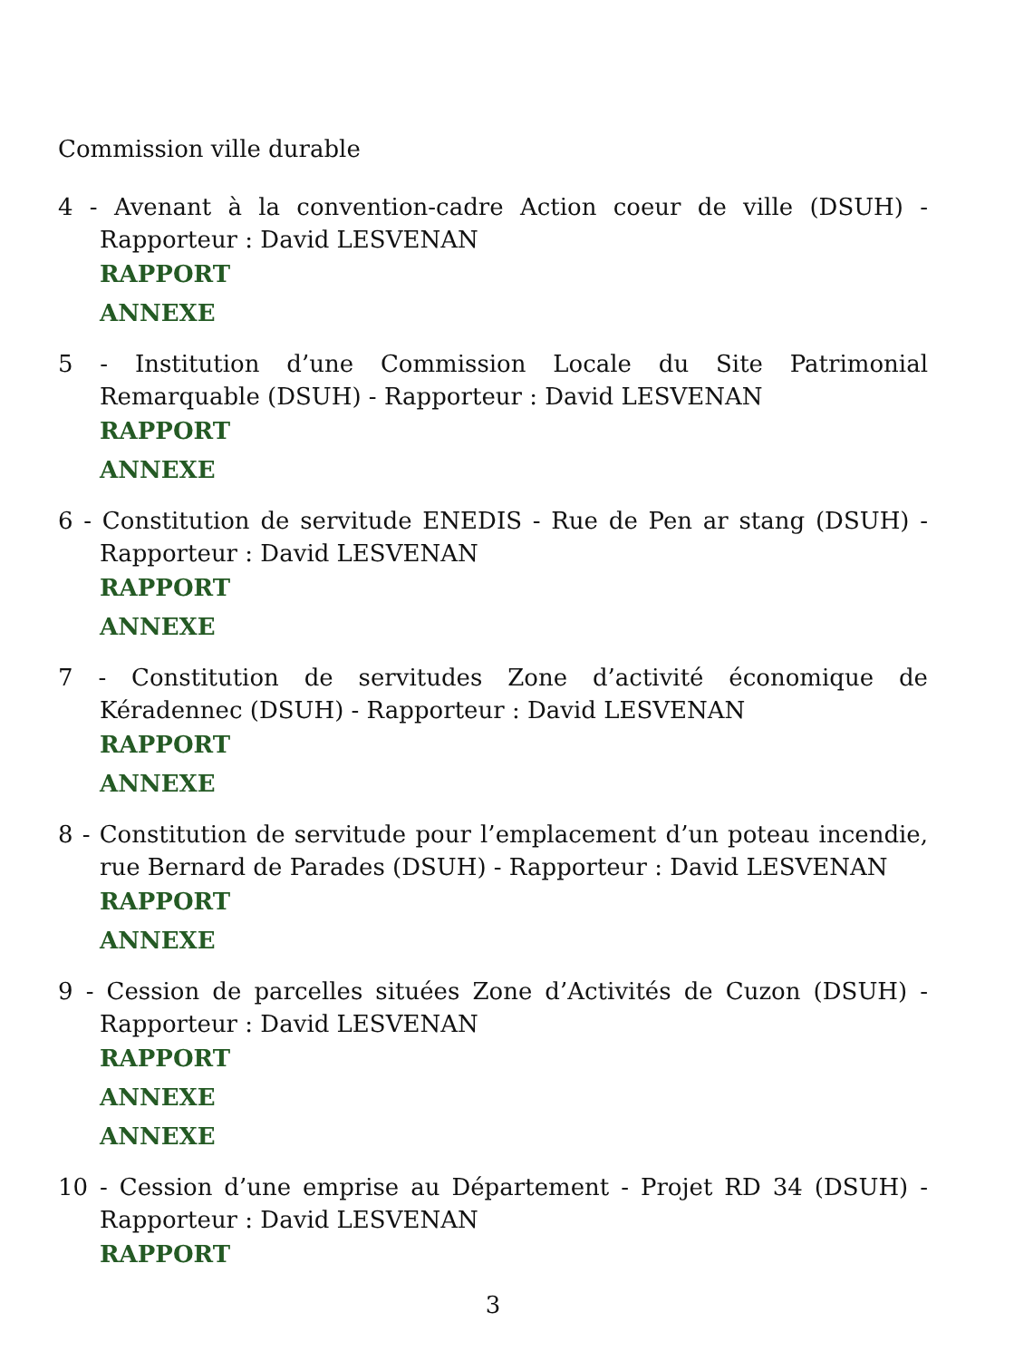Commission ville durable
4 - Avenant à la convention-cadre Action coeur de ville (DSUH) - Rapporteur : David LESVENAN
RAPPORT
ANNEXE
5 - Institution d’une Commission Locale du Site Patrimonial Remarquable (DSUH) - Rapporteur : David LESVENAN
RAPPORT
ANNEXE
6 - Constitution de servitude ENEDIS - Rue de Pen ar stang (DSUH) - Rapporteur : David LESVENAN
RAPPORT
ANNEXE
7 - Constitution de servitudes Zone d’activité économique de Kéradennec (DSUH) - Rapporteur : David LESVENAN
RAPPORT
ANNEXE
8 - Constitution de servitude pour l’emplacement d’un poteau incendie, rue Bernard de Parades (DSUH) - Rapporteur : David LESVENAN
RAPPORT
ANNEXE
9 - Cession de parcelles situées Zone d’Activités de Cuzon (DSUH) - Rapporteur : David LESVENAN
RAPPORT
ANNEXE
ANNEXE
10 - Cession d’une emprise au Département - Projet RD 34 (DSUH) - Rapporteur : David LESVENAN
RAPPORT
3